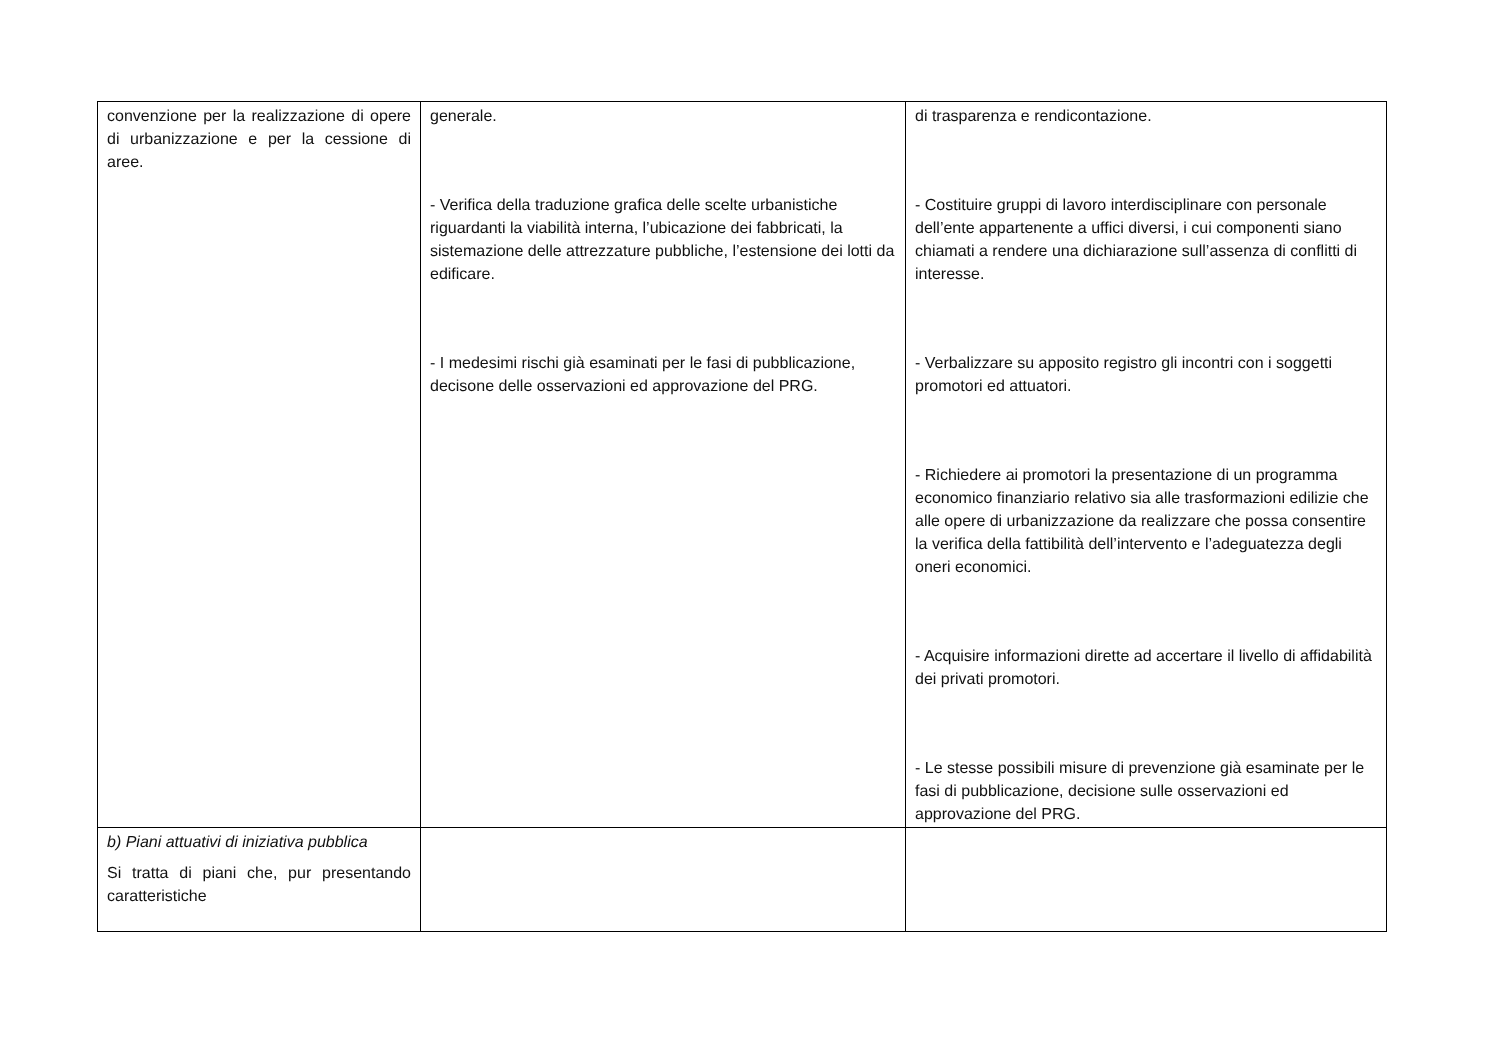| convenzione per la realizzazione di opere di urbanizzazione e per la cessione di aree. | generale. - Verifica della traduzione grafica delle scelte urbanistiche riguardanti la viabilità interna, l’ubicazione dei fabbricati, la sistemazione delle attrezzature pubbliche, l’estensione dei lotti da edificare. - I medesimi rischi già esaminati per le fasi di pubblicazione, decisone delle osservazioni ed approvazione del PRG. | di trasparenza e rendicontazione. - Costituire gruppi di lavoro interdisciplinare con personale dell’ente appartenente a uffici diversi, i cui componenti siano chiamati a rendere una dichiarazione sull’assenza di conflitti di interesse. - Verbalizzare su apposito registro gli incontri con i soggetti promotori ed attuatori. - Richiedere ai promotori la presentazione di un programma economico finanziario relativo sia alle trasformazioni edilizie che alle opere di urbanizzazione da realizzare che possa consentire la verifica della fattibilità dell’intervento e l’adeguatezza degli oneri economici. - Acquisire informazioni dirette ad accertare il livello di affidabilità dei privati promotori. - Le stesse possibili misure di prevenzione già esaminate per le fasi di pubblicazione, decisione sulle osservazioni ed approvazione del PRG. |
| b) Piani attuativi di iniziativa pubblica Si tratta di piani che, pur presentando caratteristiche | | |